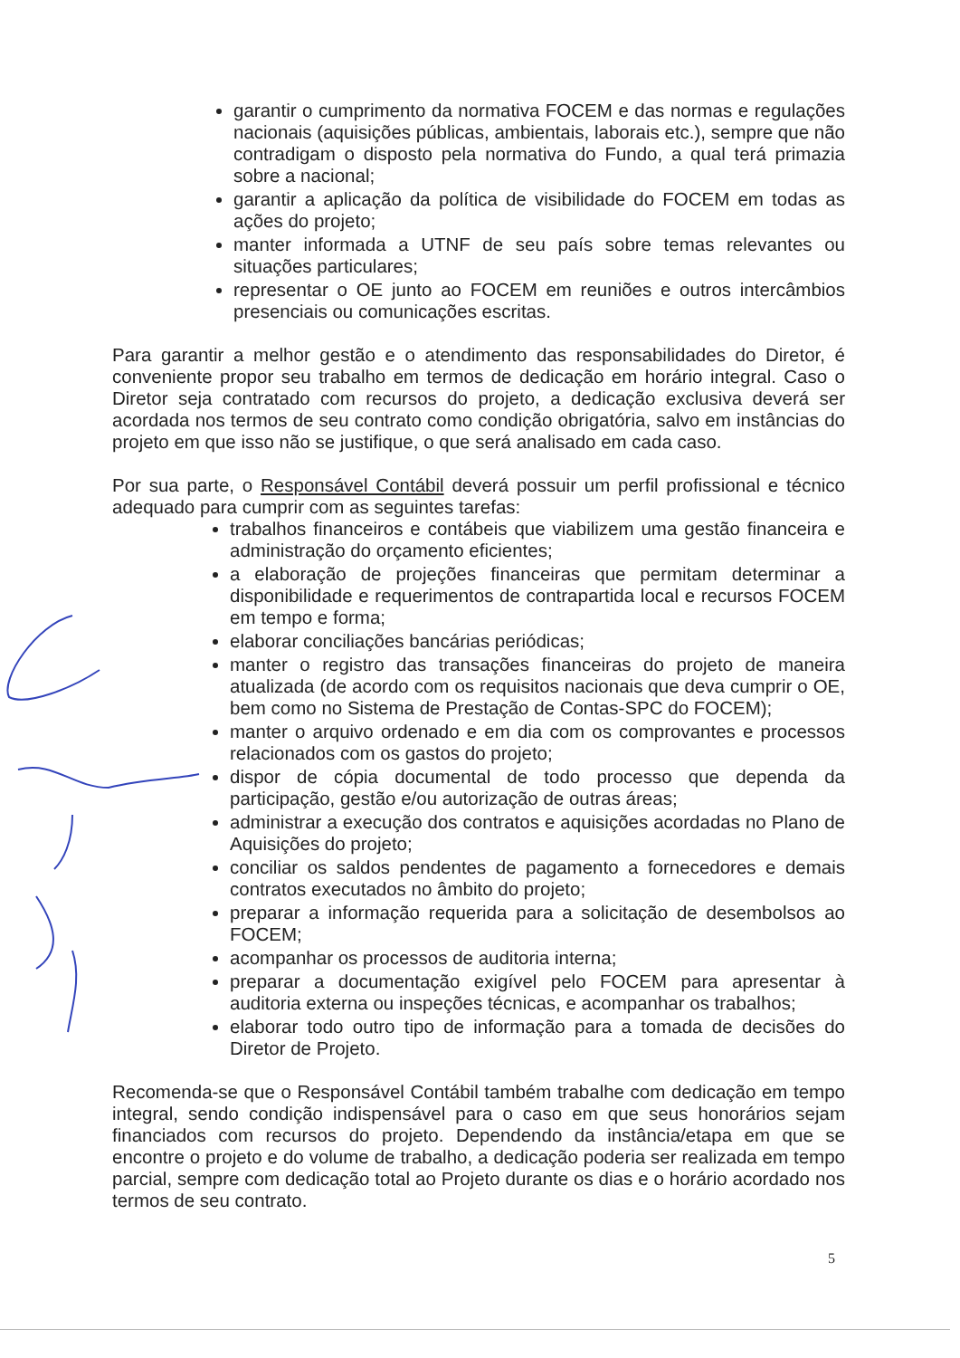garantir o cumprimento da normativa FOCEM e das normas e regulações nacionais (aquisições públicas, ambientais, laborais etc.), sempre que não contradigam o disposto pela normativa do Fundo, a qual terá primazia sobre a nacional;
garantir a aplicação da política de visibilidade do FOCEM em todas as ações do projeto;
manter informada a UTNF de seu país sobre temas relevantes ou situações particulares;
representar o OE junto ao FOCEM em reuniões e outros intercâmbios presenciais ou comunicações escritas.
Para garantir a melhor gestão e o atendimento das responsabilidades do Diretor, é conveniente propor seu trabalho em termos de dedicação em horário integral. Caso o Diretor seja contratado com recursos do projeto, a dedicação exclusiva deverá ser acordada nos termos de seu contrato como condição obrigatória, salvo em instâncias do projeto em que isso não se justifique, o que será analisado em cada caso.
Por sua parte, o Responsável Contábil deverá possuir um perfil profissional e técnico adequado para cumprir com as seguintes tarefas:
trabalhos financeiros e contábeis que viabilizem uma gestão financeira e administração do orçamento eficientes;
a elaboração de projeções financeiras que permitam determinar a disponibilidade e requerimentos de contrapartida local e recursos FOCEM em tempo e forma;
elaborar conciliações bancárias periódicas;
manter o registro das transações financeiras do projeto de maneira atualizada (de acordo com os requisitos nacionais que deva cumprir o OE, bem como no Sistema de Prestação de Contas-SPC do FOCEM);
manter o arquivo ordenado e em dia com os comprovantes e processos relacionados com os gastos do projeto;
dispor de cópia documental de todo processo que dependa da participação, gestão e/ou autorização de outras áreas;
administrar a execução dos contratos e aquisições acordadas no Plano de Aquisições do projeto;
conciliar os saldos pendentes de pagamento a fornecedores e demais contratos executados no âmbito do projeto;
preparar a informação requerida para a solicitação de desembolsos ao FOCEM;
acompanhar os processos de auditoria interna;
preparar a documentação exigível pelo FOCEM para apresentar à auditoria externa ou inspeções técnicas, e acompanhar os trabalhos;
elaborar todo outro tipo de informação para a tomada de decisões do Diretor de Projeto.
Recomenda-se que o Responsável Contábil também trabalhe com dedicação em tempo integral, sendo condição indispensável para o caso em que seus honorários sejam financiados com recursos do projeto. Dependendo da instância/etapa em que se encontre o projeto e do volume de trabalho, a dedicação poderia ser realizada em tempo parcial, sempre com dedicação total ao Projeto durante os dias e o horário acordado nos termos de seu contrato.
5